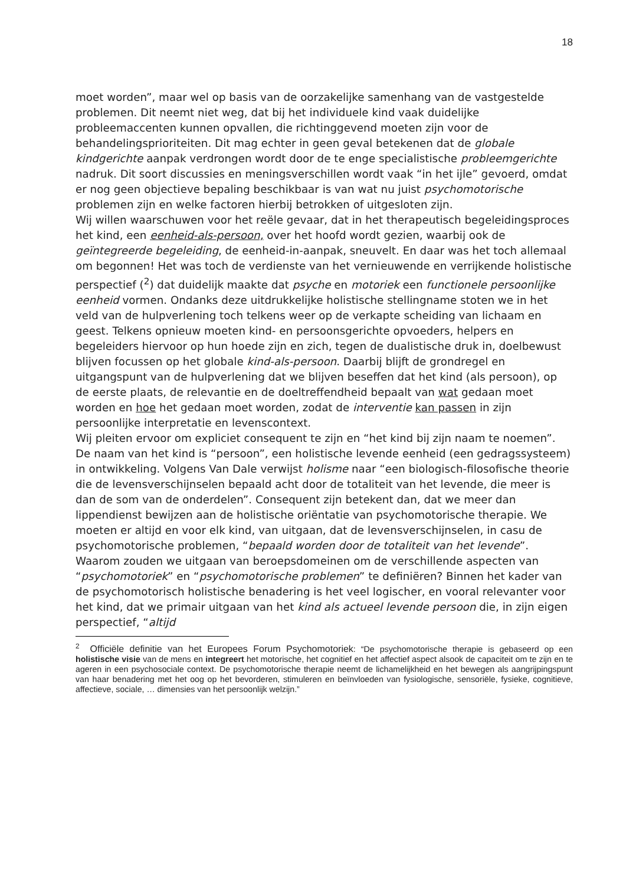18
moet worden”, maar wel op basis van de oorzakelijke samenhang van de vastgestelde problemen. Dit neemt niet weg, dat bij het individuele kind vaak duidelijke probleemaccenten kunnen opvallen, die richtinggevend moeten zijn voor de behandelingsprioriteiten. Dit mag echter in geen geval betekenen dat de globale kindgerichte aanpak verdrongen wordt door de te enge specialistische probleemgerichte nadruk. Dit soort discussies en meningsverschillen wordt vaak “in het ijle” gevoerd, omdat er nog geen objectieve bepaling beschikbaar is van wat nu juist psychomotorische problemen zijn en welke factoren hierbij betrokken of uitgesloten zijn.
Wij willen waarschuwen voor het reële gevaar, dat in het therapeutisch begeleidingsproces het kind, een eenheid-als-persoon, over het hoofd wordt gezien, waarbij ook de geïntegreerde begeleiding, de eenheid-in-aanpak, sneuvelt. En daar was het toch allemaal om begonnen! Het was toch de verdienste van het vernieuwende en verrijkende holistische perspectief (<sup>2</sup>) dat duidelijk maakte dat psyche en motoriek een functionele persoonlijke eenheid vormen. Ondanks deze uitdrukkelijke holistische stellingname stoten we in het veld van de hulpverlening toch telkens weer op de verkapte scheiding van lichaam en geest. Telkens opnieuw moeten kind- en persoonsgerichte opvoeders, helpers en begeleiders hiervoor op hun hoede zijn en zich, tegen de dualistische druk in, doelbewust blijven focussen op het globale kind-als-persoon. Daarbij blijft de grondregel en uitgangspunt van de hulpverlening dat we blijven beseffen dat het kind (als persoon), op de eerste plaats, de relevantie en de doeltreffendheid bepaalt van wat gedaan moet worden en hoe het gedaan moet worden, zodat de interventie kan passen in zijn persoonlijke interpretatie en levenscontext.
Wij pleiten ervoor om expliciet consequent te zijn en “het kind bij zijn naam te noemen”. De naam van het kind is “persoon”, een holistische levende eenheid (een gedragssysteem) in ontwikkeling. Volgens Van Dale verwijst holisme naar “een biologisch-filosofische theorie die de levensverschijnselen bepaald acht door de totaliteit van het levende, die meer is dan de som van de onderdelen”. Consequent zijn betekent dan, dat we meer dan lippendienst bewijzen aan de holistische oriëntatie van psychomotorische therapie. We moeten er altijd en voor elk kind, van uitgaan, dat de levensverschijnselen, in casu de psychomotorische problemen, “bepaald worden door de totaliteit van het levende”.
Waarom zouden we uitgaan van beroepsdomeinen om de verschillende aspecten van “psychomotoriek” en “psychomotorische problemen” te definiëren? Binnen het kader van de psychomotorisch holistische benadering is het veel logischer, en vooral relevanter voor het kind, dat we primair uitgaan van het kind als actueel levende persoon die, in zijn eigen perspectief, “altijd
<sup>2</sup> Officiële definitie van het Europees Forum Psychomotoriek: “De psychomotorische therapie is gebaseerd op een holistische visie van de mens en integreert het motorische, het cognitief en het affectief aspect alsook de capaciteit om te zijn en te ageren in een psychosociale context. De psychomotorische therapie neemt de lichamelijkheid en het bewegen als aangrijpingspunt van haar benadering met het oog op het bevorderen, stimuleren en beïnvloeden van fysiologische, sensoriële, fysieke, cognitieve, affectieve, sociale, … dimensies van het persoonlijk welzijn.”